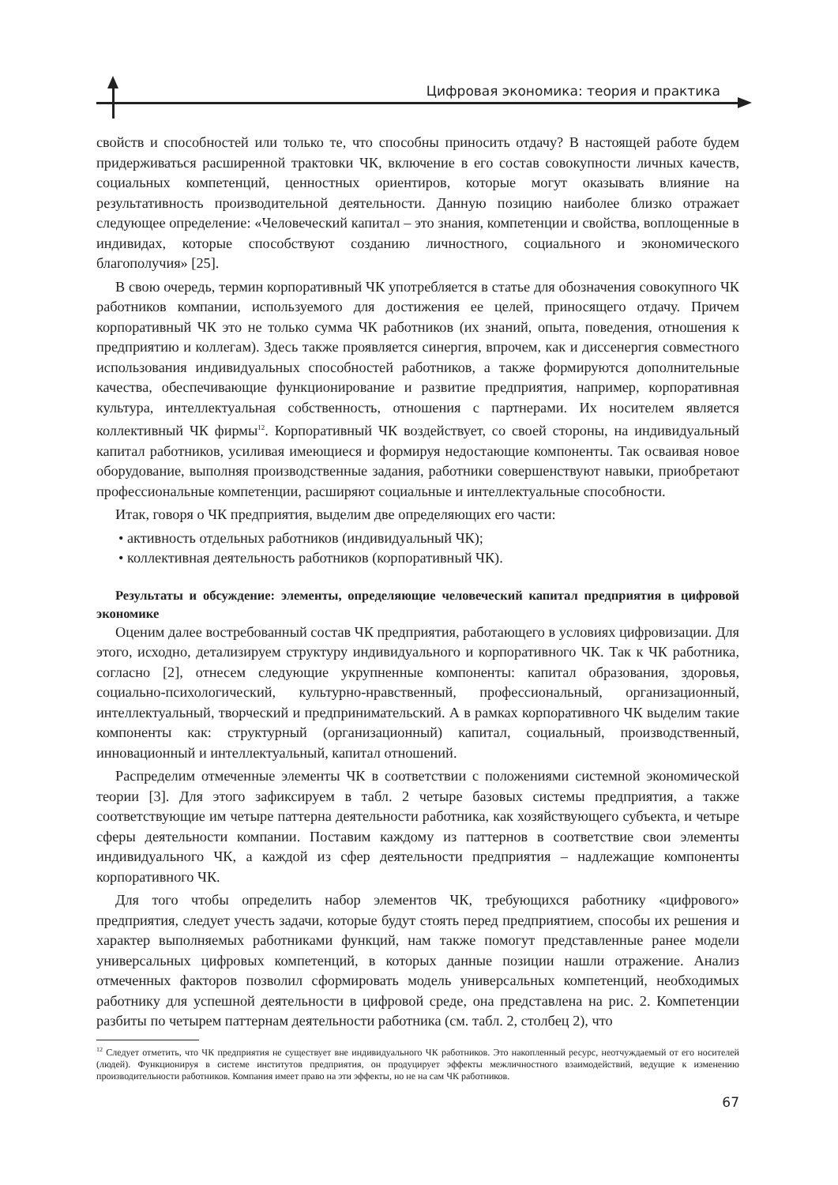Цифровая экономика: теория и практика
свойств и способностей или только те, что способны приносить отдачу? В настоящей работе будем придерживаться расширенной трактовки ЧК, включение в его состав совокупности личных качеств, социальных компетенций, ценностных ориентиров, которые могут оказывать влияние на результативность производительной деятельности. Данную позицию наиболее близко отражает следующее определение: «Человеческий капитал – это знания, компетенции и свойства, воплощенные в индивидах, которые способствуют созданию личностного, социального и экономического благополучия» [25].
В свою очередь, термин корпоративный ЧК употребляется в статье для обозначения совокупного ЧК работников компании, используемого для достижения ее целей, приносящего отдачу. Причем корпоративный ЧК это не только сумма ЧК работников (их знаний, опыта, поведения, отношения к предприятию и коллегам). Здесь также проявляется синергия, впрочем, как и диссенергия совместного использования индивидуальных способностей работников, а также формируются дополнительные качества, обеспечивающие функционирование и развитие предприятия, например, корпоративная культура, интеллектуальная собственность, отношения с партнерами. Их носителем является коллективный ЧК фирмы<sup>12</sup>. Корпоративный ЧК воздействует, со своей стороны, на индивидуальный капитал работников, усиливая имеющиеся и формируя недостающие компоненты. Так осваивая новое оборудование, выполняя производственные задания, работники совершенствуют навыки, приобретают профессиональные компетенции, расширяют социальные и интеллектуальные способности.
Итак, говоря о ЧК предприятия, выделим две определяющих его части:
• активность отдельных работников (индивидуальный ЧК);
• коллективная деятельность работников (корпоративный ЧК).
Результаты и обсуждение: элементы, определяющие человеческий капитал предприятия в цифровой экономике
Оценим далее востребованный состав ЧК предприятия, работающего в условиях цифровизации. Для этого, исходно, детализируем структуру индивидуального и корпоративного ЧК. Так к ЧК работника, согласно [2], отнесем следующие укрупненные компоненты: капитал образования, здоровья, социально-психологический, культурно-нравственный, профессиональный, организационный, интеллектуальный, творческий и предпринимательский. А в рамках корпоративного ЧК выделим такие компоненты как: структурный (организационный) капитал, социальный, производственный, инновационный и интеллектуальный, капитал отношений.
Распределим отмеченные элементы ЧК в соответствии с положениями системной экономической теории [3]. Для этого зафиксируем в табл. 2 четыре базовых системы предприятия, а также соответствующие им четыре паттерна деятельности работника, как хозяйствующего субъекта, и четыре сферы деятельности компании. Поставим каждому из паттернов в соответствие свои элементы индивидуального ЧК, а каждой из сфер деятельности предприятия – надлежащие компоненты корпоративного ЧК.
Для того чтобы определить набор элементов ЧК, требующихся работнику «цифрового» предприятия, следует учесть задачи, которые будут стоять перед предприятием, способы их решения и характер выполняемых работниками функций, нам также помогут представленные ранее модели универсальных цифровых компетенций, в которых данные позиции нашли отражение. Анализ отмеченных факторов позволил сформировать модель универсальных компетенций, необходимых работнику для успешной деятельности в цифровой среде, она представлена на рис. 2. Компетенции разбиты по четырем паттернам деятельности работника (см. табл. 2, столбец 2), что
<sup>12</sup> Следует отметить, что ЧК предприятия не существует вне индивидуального ЧК работников. Это накопленный ресурс, неотчуждаемый от его носителей (людей). Функционируя в системе институтов предприятия, он продуцирует эффекты межличностного взаимодействий, ведущие к изменению производительности работников. Компания имеет право на эти эффекты, но не на сам ЧК работников.
67